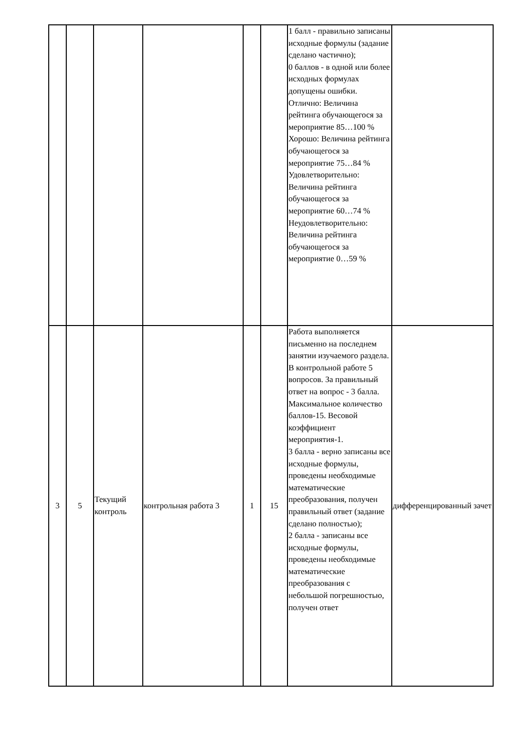| | | | | | | 1 балл - правильно записаны исходные формулы (задание сделано частично); 0 баллов - в одной или более исходных формулах допущены ошибки. Отлично: Величина рейтинга обучающегося за мероприятие 85…100 % Хорошо: Величина рейтинга обучающегося за мероприятие 75…84 % Удовлетворительно: Величина рейтинга обучающегося за мероприятие 60…74 % Неудовлетворительно: Величина рейтинга обучающегося за мероприятие 0…59 % | |
| 3 | 5 | Текущий контроль | контрольная работа 3 | 1 | 15 | Работа выполняется письменно на последнем занятии изучаемого раздела. В контрольной работе 5 вопросов. За правильный ответ на вопрос - 3 балла. Максимальное количество баллов-15. Весовой коэффициент мероприятия-1. 3 балла - верно записаны все исходные формулы, проведены необходимые математические преобразования, получен правильный ответ (задание сделано полностью); 2 балла - записаны все исходные формулы, проведены необходимые математические преобразования с небольшой погрешностью, получен ответ | дифференцированный зачет |